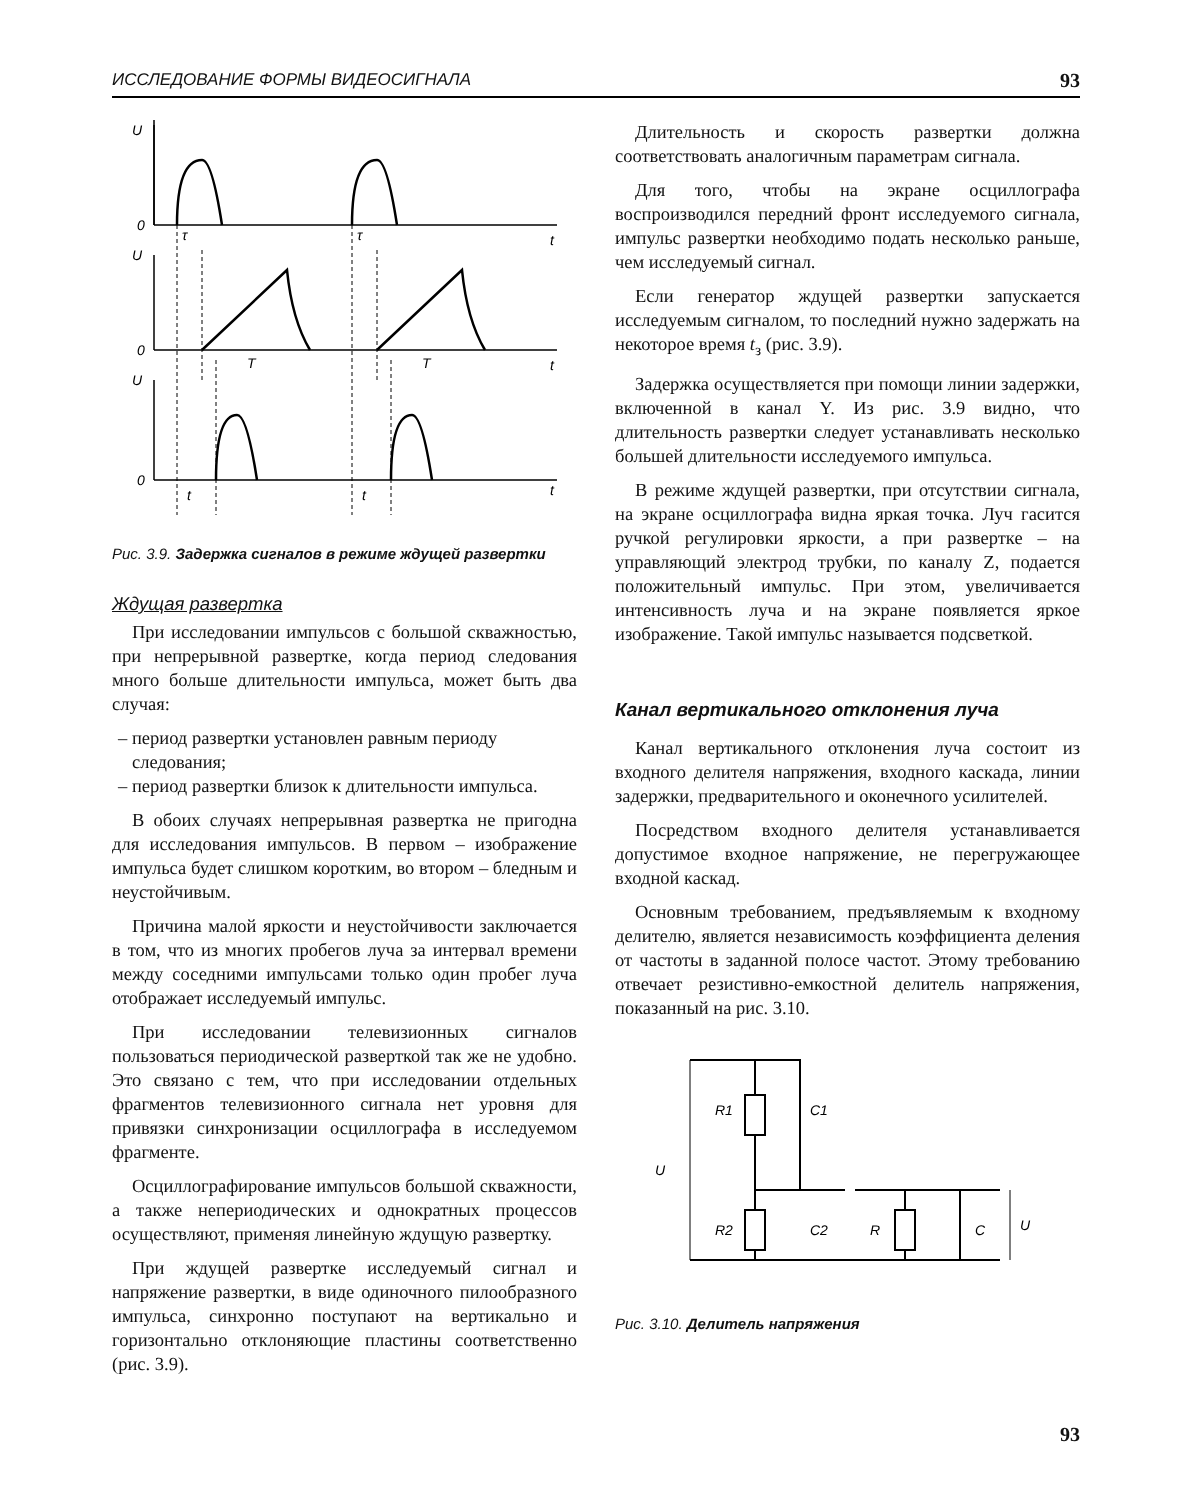ИССЛЕДОВАНИЕ ФОРМЫ ВИДЕОСИГНАЛА 93
U
0
t
U
0
t
U
0
t
τ
τ
T
T
t
t
Рис. 3.9. Задержка сигналов в режиме ждущей развертки
Ждущая развертка
При исследовании импульсов с большой скважностью, при непрерывной развертке, когда период следования много больше длительности импульса, может быть два случая:
– период развертки установлен равным периоду следования;
– период развертки близок к длительности импульса.
В обоих случаях непрерывная развертка не пригодна для исследования импульсов. В первом – изображение импульса будет слишком коротким, во втором – бледным и неустойчивым.
Причина малой яркости и неустойчивости заключается в том, что из многих пробегов луча за интервал времени между соседними импульсами только один пробег луча отображает исследуемый импульс.
При исследовании телевизионных сигналов пользоваться периодической разверткой так же не удобно. Это связано с тем, что при исследовании отдельных фрагментов телевизионного сигнала нет уровня для привязки синхронизации осциллографа в исследуемом фрагменте.
Осциллографирование импульсов большой скважности, а также непериодических и однократных процессов осуществляют, применяя линейную ждущую развертку.
При ждущей развертке исследуемый сигнал и напряжение развертки, в виде одиночного пилообразного импульса, синхронно поступают на вертикально и горизонтально отклоняющие пластины соответственно (рис. 3.9).
Длительность и скорость развертки должна соответствовать аналогичным параметрам сигнала.
Для того, чтобы на экране осциллографа воспроизводился передний фронт исследуемого сигнала, импульс развертки необходимо подать несколько раньше, чем исследуемый сигнал.
Если генератор ждущей развертки запускается исследуемым сигналом, то последний нужно задержать на некоторое время t<sub>з</sub> (рис. 3.9).
Задержка осуществляется при помощи линии задержки, включенной в канал Y. Из рис. 3.9 видно, что длительность развертки следует устанавливать несколько большей длительности исследуемого импульса.
В режиме ждущей развертки, при отсутствии сигнала, на экране осциллографа видна яркая точка. Луч гасится ручкой регулировки яркости, а при развертке – на управляющий электрод трубки, по каналу Z, подается положительный импульс. При этом, увеличивается интенсивность луча и на экране появляется яркое изображение. Такой импульс называется подсветкой.
Канал вертикального отклонения луча
Канал вертикального отклонения луча состоит из входного делителя напряжения, входного каскада, линии задержки, предварительного и оконечного усилителей.
Посредством входного делителя устанавливается допустимое входное напряжение, не перегружающее входной каскад.
Основным требованием, предъявляемым к входному делителю, является независимость коэффициента деления от частоты в заданной полосе частот. Этому требованию отвечает резистивно-емкостной делитель напряжения, показанный на рис. 3.10.
R1
C1
U
R2
C2
R
C
U
Рис. 3.10. Делитель напряжения
93